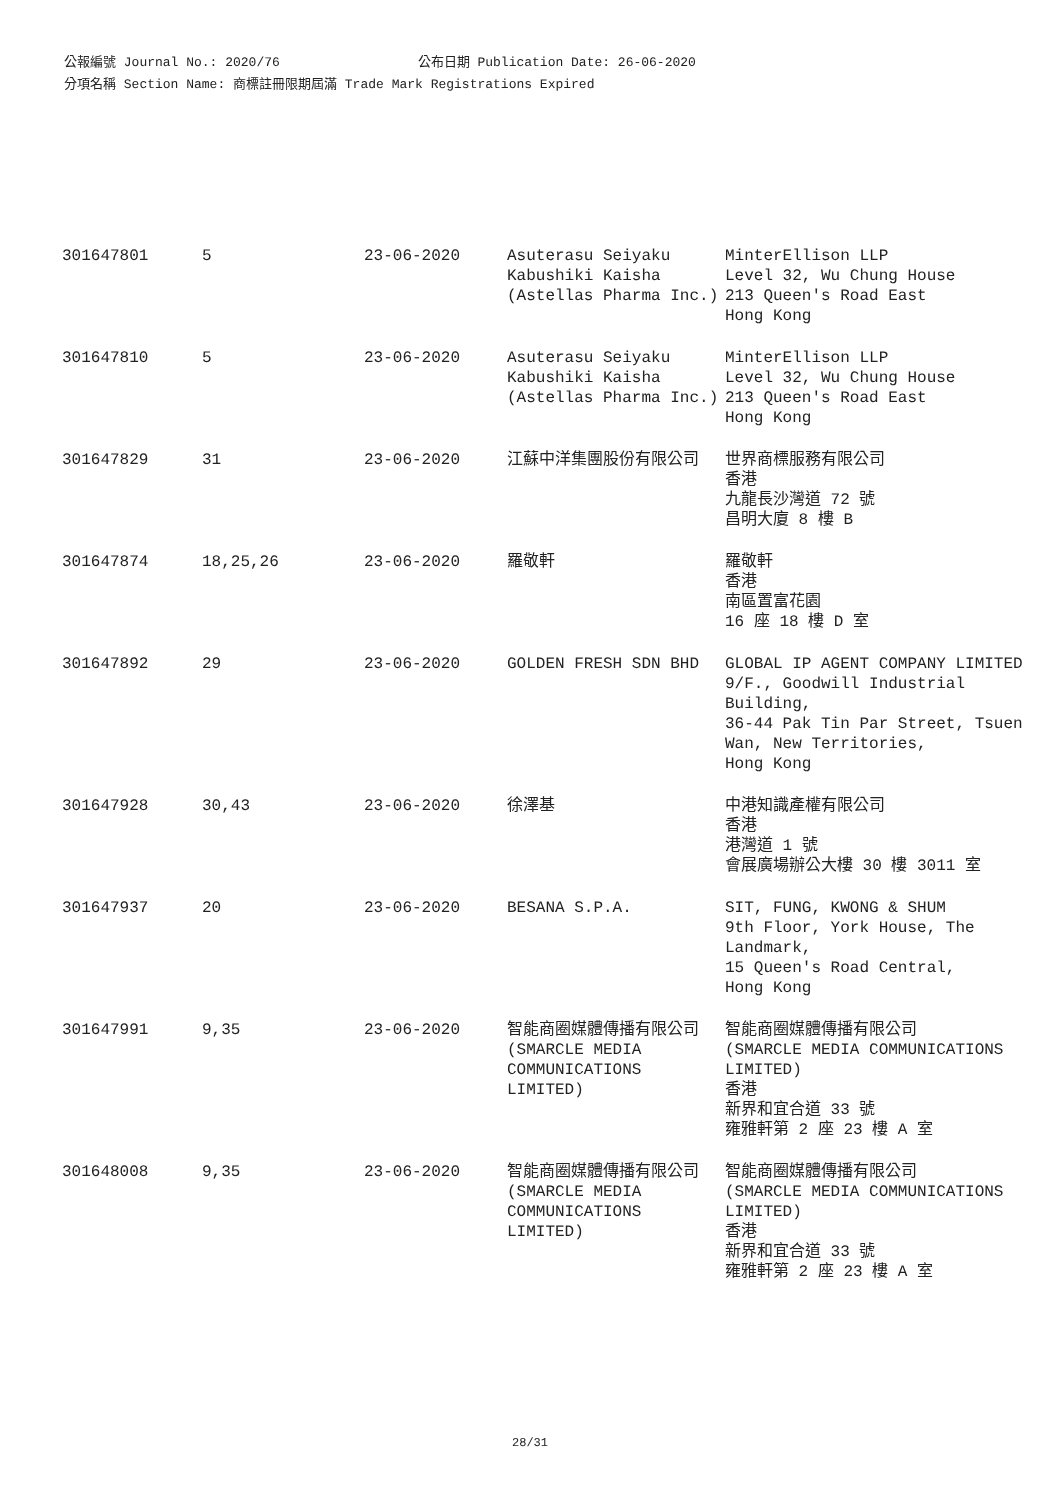公報編號 Journal No.: 2020/76 公布日期 Publication Date: 26-06-2020
分項名稱 Section Name: 商標註冊限期屆滿 Trade Mark Registrations Expired
| 301647801 | 5 | 23-06-2020 | Asuterasu Seiyaku Kabushiki Kaisha (Astellas Pharma Inc.) | MinterEllison LLP Level 32, Wu Chung House 213 Queen's Road East Hong Kong |
| 301647810 | 5 | 23-06-2020 | Asuterasu Seiyaku Kabushiki Kaisha (Astellas Pharma Inc.) | MinterEllison LLP Level 32, Wu Chung House 213 Queen's Road East Hong Kong |
| 301647829 | 31 | 23-06-2020 | 江蘇中洋集團股份有限公司 | 世界商標服務有限公司 香港 九龍長沙灣道 72 號 昌明大廈 8 樓 B |
| 301647874 | 18,25,26 | 23-06-2020 | 羅敬軒 | 羅敬軒 香港 南區置富花園 16 座 18 樓 D 室 |
| 301647892 | 29 | 23-06-2020 | GOLDEN FRESH SDN BHD | GLOBAL IP AGENT COMPANY LIMITED 9/F., Goodwill Industrial Building, 36-44 Pak Tin Par Street, Tsuen Wan, New Territories, Hong Kong |
| 301647928 | 30,43 | 23-06-2020 | 徐澤基 | 中港知識產權有限公司 香港 港灣道 1 號 會展廣場辦公大樓 30 樓 3011 室 |
| 301647937 | 20 | 23-06-2020 | BESANA S.P.A. | SIT, FUNG, KWONG & SHUM 9th Floor, York House, The Landmark, 15 Queen's Road Central, Hong Kong |
| 301647991 | 9,35 | 23-06-2020 | 智能商圈媒體傳播有限公司(SMARCLE MEDIA COMMUNICATIONS LIMITED) | 智能商圈媒體傳播有限公司 (SMARCLE MEDIA COMMUNICATIONS LIMITED) 香港 新界和宜合道 33 號 雍雅軒第 2 座 23 樓 A 室 |
| 301648008 | 9,35 | 23-06-2020 | 智能商圈媒體傳播有限公司(SMARCLE MEDIA COMMUNICATIONS LIMITED) | 智能商圈媒體傳播有限公司 (SMARCLE MEDIA COMMUNICATIONS LIMITED) 香港 新界和宜合道 33 號 雍雅軒第 2 座 23 樓 A 室 |
28/31